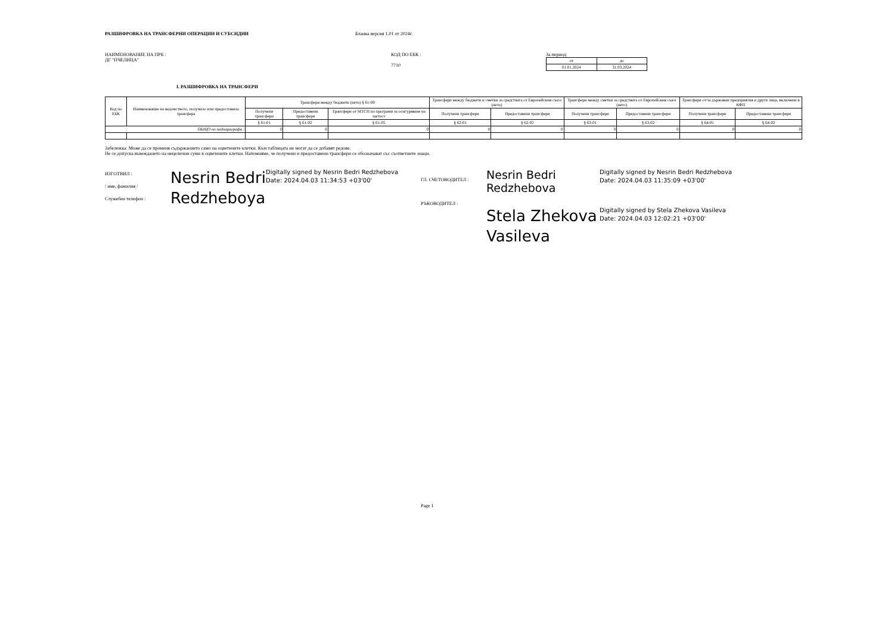РАЗШИФРОВКА НА ТРАНСФЕРНИ ОПЕРАЦИИ И СУБСИДИИ Бланка версия 1.01 от 2024г.
НАИМЕНОВАНИЕ НА ПРБ :
ДГ "ПЧЕЛИЦА"
КОД ПО ЕБК :
7710
За период:
| от | до |
| --- | --- |
| 01.01.2024 | 31.03.2024 |
I. РАЗШИФРОВКА НА ТРАНСФЕРИ
| Код по ЕБК | Наименование на ведомството, получило или предоставило трансфера | Трансфери между бюджети (нето) § 61-00 | | | Трансфери между бюджети и сметки за средствата от Европейския съюз (нето) | | Трансфери между сметки за средствата от Европейския съюз (нето) | | Трансфери от/за държавни предприятия и други лица, включени в КФП | |
| --- | --- | --- | --- | --- | --- | --- | --- | --- | --- | --- |
| | | Получени трансфери | Предоставени трансфери | Трансфери от МТСП по програми за осигуряване на заетост | Получени трансфери | Предоставени трансфери | Получени трансфери | Предоставени трансфери | Получени трансфери | Предоставени трансфери |
| | | § 61-01 | § 61-02 | § 61-05 | § 62-01 | § 62-02 | § 63-01 | § 63-02 | § 64-01 | § 64-02 |
| ОБЩО по подпараграфа : | | 0 | 0 | 0 | 0 | 0 | 0 | 0 | 0 | 0 |
Забележка: Може да се променя съдържанието само на оцветените клетки. Към таблицата не могат да се добавят редове.
Не се допуска въвеждането на нецелични суми в оцветените клетки. Напомняме, че получени и предоставени трансфери се обозначават със съответните знаци.
ИЗГОТВИЛ :
/ име, фамилия /
Служебен телефон :
Nesrin Bedri Redzheboya
Digitally signed by Nesrin Bedri Redzhebova
Date: 2024.04.03 11:34:53 +03'00'
ГЛ. СЧЕТОВОДИТЕЛ :
РЪКОВОДИТЕЛ :
Nesrin Bedri Redzhebova
Digitally signed by Nesrin Bedri Redzhebova
Date: 2024.04.03 11:35:09 +03'00'
Stela Zhekova Vasileva
Digitally signed by Stela Zhekova Vasileva
Date: 2024.04.03 12:02:21 +03'00'
Page 1